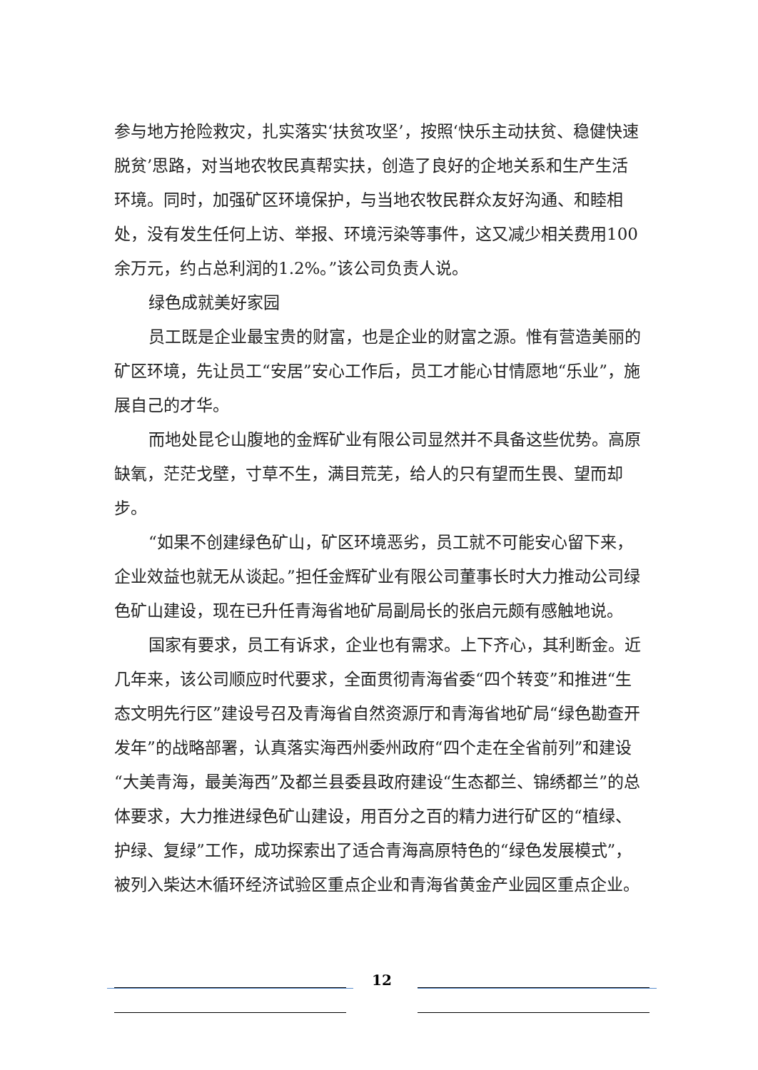参与地方抢险救灾，扎实落实‘扶贫攻坚’，按照‘快乐主动扶贫、稳健快速脱贫’思路，对当地农牧民真帮实扶，创造了良好的企地关系和生产生活环境。同时，加强矿区环境保护，与当地农牧民群众友好沟通、和睦相处，没有发生任何上访、举报、环境污染等事件，这又减少相关费用100余万元，约占总利润的1.2%。”该公司负责人说。
绿色成就美好家园
员工既是企业最宝贵的财富，也是企业的财富之源。惟有营造美丽的矿区环境，先让员工“安居”安心工作后，员工才能心甘情愿地“乐业”，施展自己的才华。
而地处昆仑山腹地的金辉矿业有限公司显然并不具备这些优势。高原缺氧，茫茫戈壁，寸草不生，满目荒芜，给人的只有望而生畏、望而却步。
“如果不创建绿色矿山，矿区环境恶劣，员工就不可能安心留下来，企业效益也就无从谈起。”担任金辉矿业有限公司董事长时大力推动公司绿色矿山建设，现在已升任青海省地矿局副局长的张启元颇有感触地说。
国家有要求，员工有诉求，企业也有需求。上下齐心，其利断金。近几年来，该公司顺应时代要求，全面贯彻青海省委“四个转变”和推进“生态文明先行区”建设号召及青海省自然资源厅和青海省地矿局“绿色勘查开发年”的战略部署，认真落实海西州委州政府“四个走在全省前列”和建设“大美青海，最美海西”及都兰县委县政府建设“生态都兰、锦绣都兰”的总体要求，大力推进绿色矿山建设，用百分之百的精力进行矿区的“植绿、护绿、复绿”工作，成功探索出了适合青海高原特色的“绿色发展模式”，被列入柴达木循环经济试验区重点企业和青海省黄金产业园区重点企业。
12